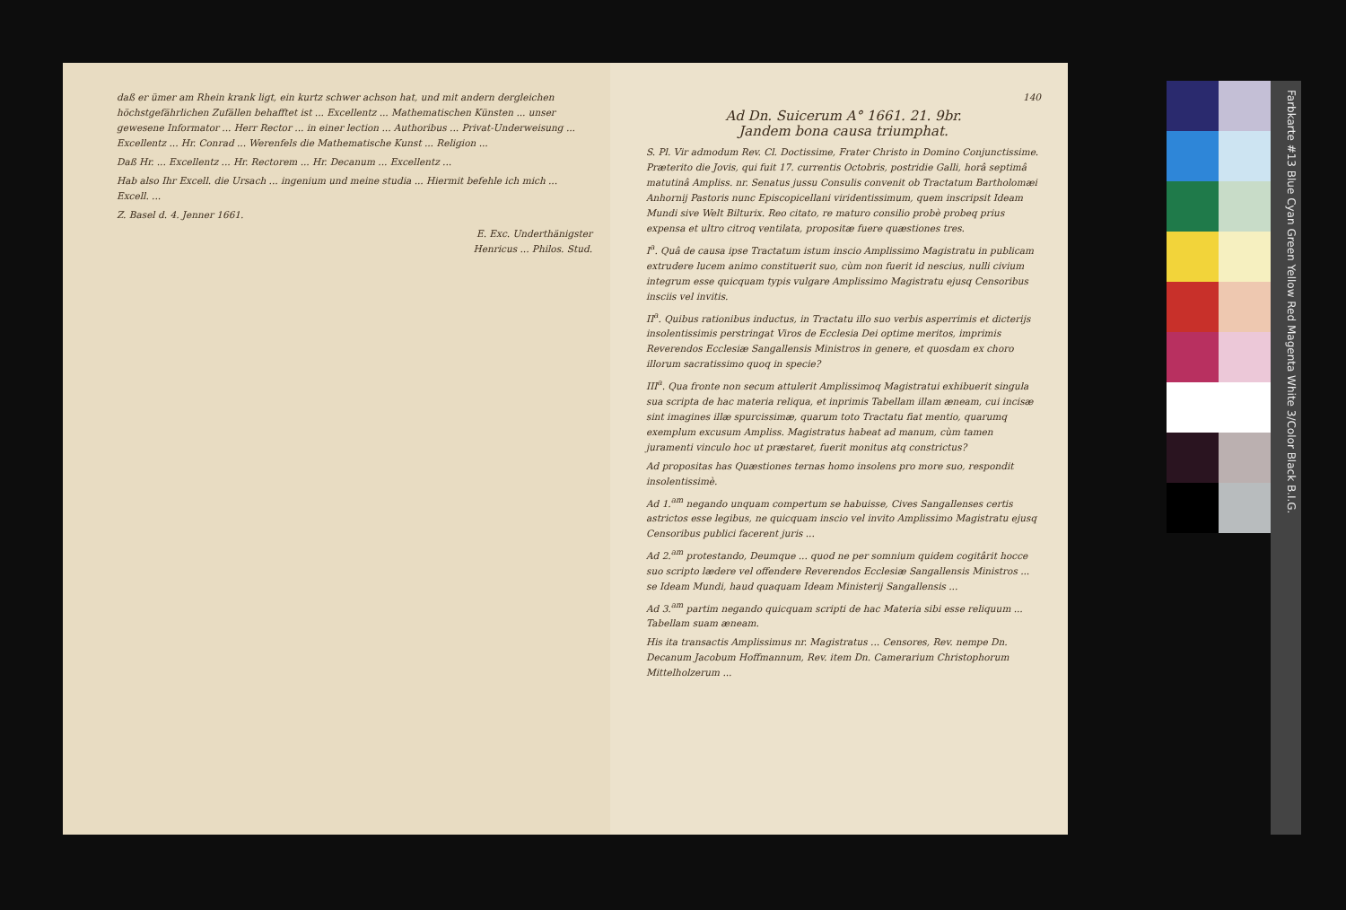daß er ümer am Rhein krank ligt, ein kurtz schwer achson hat, und mit andern dergleichen höchstgefährlichen Zufällen behafftet ist ... Excellentz ... Mathematischen Künsten ... unser gewesene Informator ... Herr Rector ... in einer lection ... Authoribus ... Privat-Underweisung ... Excellentz ... Hr. Conrad ... Werenfels die Mathematische Kunst ... Religion ...
Daß Hr. ... Excellentz ... Hr. Rectorem ... Hr. Decanum ... Excellentz ...
Hab also Ihr Excell. die Ursach ... ingenium und meine studia ... Hiermit befehle ich mich ... Excell. ...
Z. Basel d. 4. Jenner 1661.
E. Exc. Underthänigster
Henricus ... Philos. Stud.
140
Ad Dn. Suicerum A° 1661. 21. 9br.
Jandem bona causa triumphat.
S. Pl. Vir admodum Rev. Cl. Doctissime, Frater Christo in Domino Conjunctissime. Præterito die Jovis, qui fuit 17. currentis Octobris, postridie Galli, horâ septimâ matutinâ Ampliss. nr. Senatus jussu Consulis convenit ob Tractatum Bartholomæi Anhornij Pastoris nunc Episcopicellani viridentissimum, quem inscripsit Ideam Mundi sive Welt Bilturix. Reo citato, re maturo consilio probè probeq prius expensa et ultro citroq ventilata, propositæ fuere quæstiones tres.
I<sup>a</sup>. Quâ de causa ipse Tractatum istum inscio Amplissimo Magistratu in publicam extrudere lucem animo constituerit suo, cùm non fuerit id nescius, nulli civium integrum esse quicquam typis vulgare Amplissimo Magistratu ejusq Censoribus insciis vel invitis.
II<sup>a</sup>. Quibus rationibus inductus, in Tractatu illo suo verbis asperrimis et dicterijs insolentissimis perstringat Viros de Ecclesia Dei optime meritos, imprimis Reverendos Ecclesiæ Sangallensis Ministros in genere, et quosdam ex choro illorum sacratissimo quoq in specie?
III<sup>a</sup>. Qua fronte non secum attulerit Amplissimoq Magistratui exhibuerit singula sua scripta de hac materia reliqua, et inprimis Tabellam illam æneam, cui incisæ sint imagines illæ spurcissimæ, quarum toto Tractatu fiat mentio, quarumq exemplum excusum Ampliss. Magistratus habeat ad manum, cùm tamen juramenti vinculo hoc ut præstaret, fuerit monitus atq constrictus?
Ad propositas has Quæstiones ternas homo insolens pro more suo, respondit insolentissimè.
Ad 1.<sup>am</sup> negando unquam compertum se habuisse, Cives Sangallenses certis astrictos esse legibus, ne quicquam inscio vel invito Amplissimo Magistratu ejusq Censoribus publici facerent juris ...
Ad 2.<sup>am</sup> protestando, Deumque ... quod ne per somnium quidem cogitârit hocce suo scripto lædere vel offendere Reverendos Ecclesiæ Sangallensis Ministros ... se Ideam Mundi, haud quaquam Ideam Ministerij Sangallensis ...
Ad 3.<sup>am</sup> partim negando quicquam scripti de hac Materia sibi esse reliquum ... Tabellam suam æneam.
His ita transactis Amplissimus nr. Magistratus ... Censores, Rev. nempe Dn. Decanum Jacobum Hoffmannum, Rev. item Dn. Camerarium Christophorum Mittelholzerum ...
Farbkarte #13 Blue Cyan Green Yellow Red Magenta White 3/Color Black B.I.G.